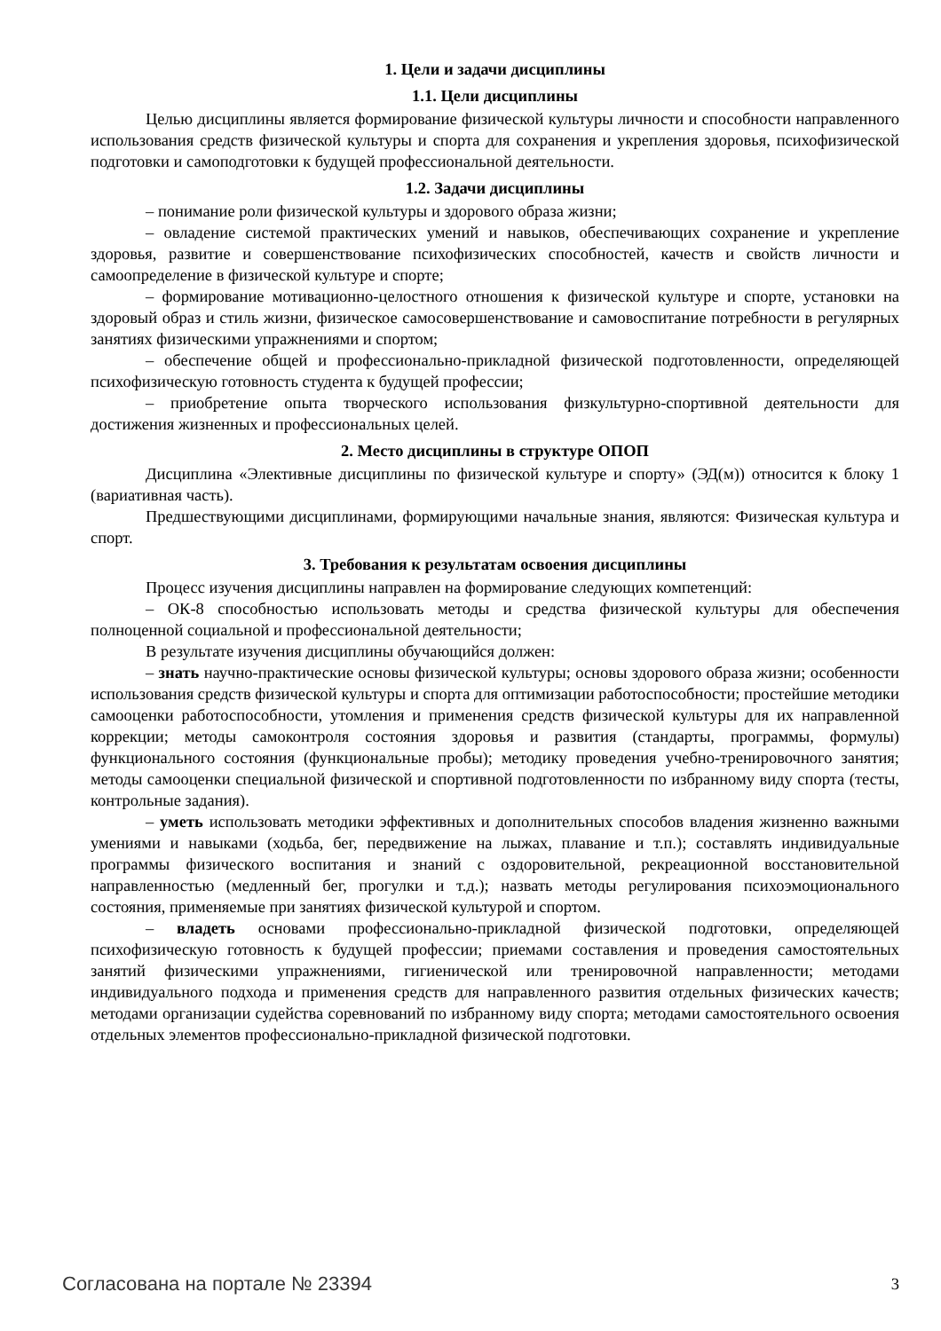1. Цели и задачи дисциплины
1.1. Цели дисциплины
Целью дисциплины является формирование физической культуры личности и способности направленного использования средств физической культуры и спорта для сохранения и укрепления здоровья, психофизической подготовки и самоподготовки к будущей профессиональной деятельности.
1.2. Задачи дисциплины
– понимание роли физической культуры и здорового образа жизни;
– овладение системой практических умений и навыков, обеспечивающих сохранение и укрепление здоровья, развитие и совершенствование психофизических способностей, качеств и свойств личности и самоопределение в физической культуре и спорте;
– формирование мотивационно-целостного отношения к физической культуре и спорте, установки на здоровый образ и стиль жизни, физическое самосовершенствование и самовоспитание потребности в регулярных занятиях физическими упражнениями и спортом;
– обеспечение общей и профессионально-прикладной физической подготовленности, определяющей психофизическую готовность студента к будущей профессии;
– приобретение опыта творческого использования физкультурно-спортивной деятельности для достижения жизненных и профессиональных целей.
2. Место дисциплины в структуре ОПОП
Дисциплина «Элективные дисциплины по физической культуре и спорту» (ЭД(м)) относится к блоку 1 (вариативная часть).
Предшествующими дисциплинами, формирующими начальные знания, являются: Физическая культура и спорт.
3. Требования к результатам освоения дисциплины
Процесс изучения дисциплины направлен на формирование следующих компетенций:
– ОК-8 способностью использовать методы и средства физической культуры для обеспечения полноценной социальной и профессиональной деятельности;
В результате изучения дисциплины обучающийся должен:
– знать научно-практические основы физической культуры; основы здорового образа жизни; особенности использования средств физической культуры и спорта для оптимизации работоспособности; простейшие методики самооценки работоспособности, утомления и применения средств физической культуры для их направленной коррекции; методы самоконтроля состояния здоровья и развития (стандарты, программы, формулы) функционального состояния (функциональные пробы); методику проведения учебно-тренировочного занятия; методы самооценки специальной физической и спортивной подготовленности по избранному виду спорта (тесты, контрольные задания).
– уметь использовать методики эффективных и дополнительных способов владения жизненно важными умениями и навыками (ходьба, бег, передвижение на лыжах, плавание и т.п.); составлять индивидуальные программы физического воспитания и знаний с оздоровительной, рекреационной восстановительной направленностью (медленный бег, прогулки и т.д.); назвать методы регулирования психоэмоционального состояния, применяемые при занятиях физической культурой и спортом.
– владеть основами профессионально-прикладной физической подготовки, определяющей психофизическую готовность к будущей профессии; приемами составления и проведения самостоятельных занятий физическими упражнениями, гигиенической или тренировочной направленности; методами индивидуального подхода и применения средств для направленного развития отдельных физических качеств; методами организации судейства соревнований по избранному виду спорта; методами самостоятельного освоения отдельных элементов профессионально-прикладной физической подготовки.
Согласована на портале № 23394 3